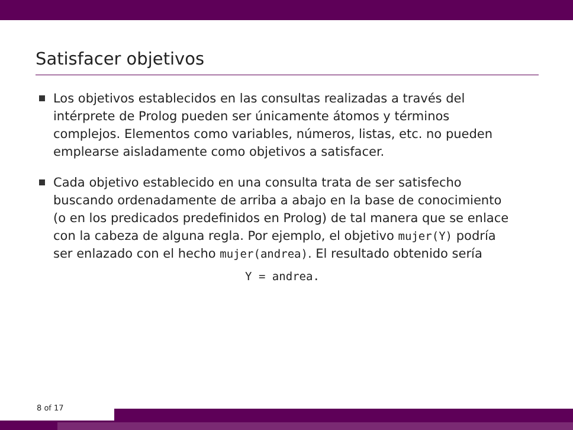Satisfacer objetivos
Los objetivos establecidos en las consultas realizadas a través del intérprete de Prolog pueden ser únicamente átomos y términos complejos. Elementos como variables, números, listas, etc. no pueden emplearse aisladamente como objetivos a satisfacer.
Cada objetivo establecido en una consulta trata de ser satisfecho buscando ordenadamente de arriba a abajo en la base de conocimiento (o en los predicados predefinidos en Prolog) de tal manera que se enlace con la cabeza de alguna regla. Por ejemplo, el objetivo mujer(Y) podría ser enlazado con el hecho mujer(andrea). El resultado obtenido sería
Y = andrea.
8 of 17